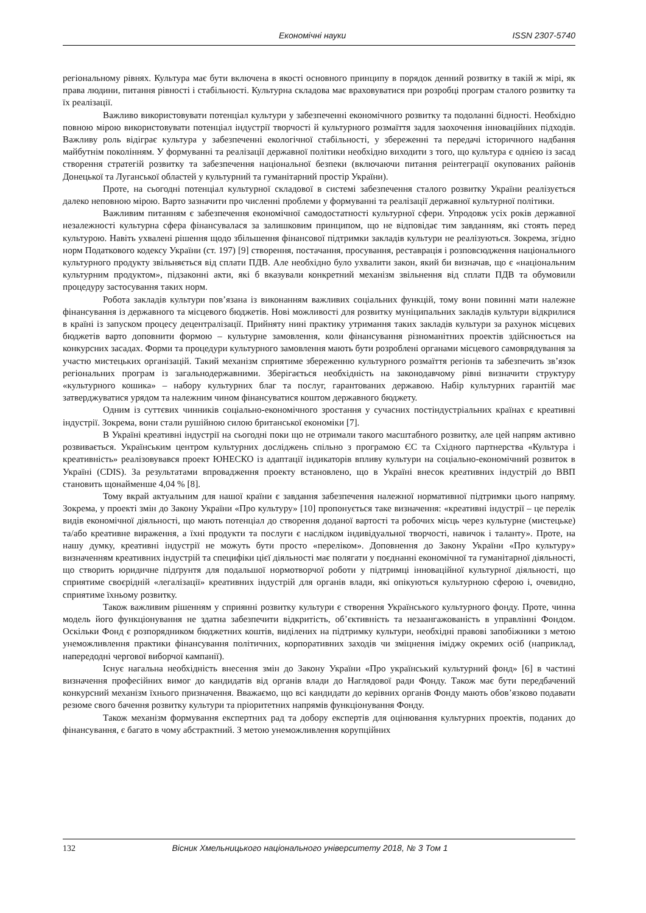Економічні науки ISSN 2307-5740
регіональному рівнях. Культура має бути включена в якості основного принципу в порядок денний розвитку в такій ж мірі, як права людини, питання рівності і стабільності. Культурна складова має враховуватися при розробці програм сталого розвитку та їх реалізації.
Важливо використовувати потенціал культури у забезпеченні економічного розвитку та подоланні бідності. Необхідно повною мірою використовувати потенціал індустрії творчості й культурного розмаїття задля заохочення інноваційних підходів. Важливу роль відіграє культура у забезпеченні екологічної стабільності, у збереженні та передачі історичного надбання майбутнім поколінням. У формуванні та реалізації державної політики необхідно виходити з того, що культура є однією із засад створення стратегій розвитку та забезпечення національної безпеки (включаючи питання реінтеграції окупованих районів Донецької та Луганської областей у культурний та гуманітарний простір України).
Проте, на сьогодні потенціал культурної складової в системі забезпечення сталого розвитку України реалізується далеко неповною мірою. Варто зазначити про численні проблеми у формуванні та реалізації державної культурної політики.
Важливим питанням є забезпечення економічної самодостатності культурної сфери. Упродовж усіх років державної незалежності культурна сфера фінансувалася за залишковим принципом, що не відповідає тим завданням, які стоять перед культурою. Навіть ухвалені рішення щодо збільшення фінансової підтримки закладів культури не реалізуються. Зокрема, згідно норм Податкового кодексу України (ст. 197) [9] створення, постачання, просування, реставрація і розповсюдження національного культурного продукту звільняється від сплати ПДВ. Але необхідно було ухвалити закон, який би визначав, що є «національним культурним продуктом», підзаконні акти, які б вказували конкретний механізм звільнення від сплати ПДВ та обумовили процедуру застосування таких норм.
Робота закладів культури пов’язана із виконанням важливих соціальних функцій, тому вони повинні мати належне фінансування із державного та місцевого бюджетів. Нові можливості для розвитку муніципальних закладів культури відкрилися в країні із запуском процесу децентралізації. Прийняту нині практику утримання таких закладів культури за рахунок місцевих бюджетів варто доповнити формою – культурне замовлення, коли фінансування різноманітних проектів здійснюється на конкурсних засадах. Форми та процедури культурного замовлення мають бути розроблені органами місцевого самоврядування за участю мистецьких організацій. Такий механізм сприятиме збереженню культурного розмаїття регіонів та забезпечить зв’язок регіональних програм із загальнодержавними. Зберігається необхідність на законодавчому рівні визначити структуру «культурного кошика» – набору культурних благ та послуг, гарантованих державою. Набір культурних гарантій має затверджуватися урядом та належним чином фінансуватися коштом державного бюджету.
Одним із суттєвих чинників соціально-економічного зростання у сучасних постіндустріальних країнах є креативні індустрії. Зокрема, вони стали рушійною силою британської економіки [7].
В Україні креативні індустрії на сьогодні поки що не отримали такого масштабного розвитку, але цей напрям активно розвивається. Українським центром культурних досліджень спільно з програмою ЄС та Східного партнерства «Культура і креативність» реалізовувався проект ЮНЕСКО із адаптації індикаторів впливу культури на соціально-економічний розвиток в Україні (CDIS). За результатами впровадження проекту встановлено, що в Україні внесок креативних індустрій до ВВП становить щонайменше 4,04 % [8].
Тому вкрай актуальним для нашої країни є завдання забезпечення належної нормативної підтримки цього напряму. Зокрема, у проекті змін до Закону України «Про культуру» [10] пропонується таке визначення: «креативні індустрії – це перелік видів економічної діяльності, що мають потенціал до створення доданої вартості та робочих місць через культурне (мистецьке) та/або креативне вираження, а їхні продукти та послуги є наслідком індивідуальної творчості, навичок і таланту». Проте, на нашу думку, креативні індустрії не можуть бути просто «переліком». Доповнення до Закону України «Про культуру» визначенням креативних індустрій та специфіки цієї діяльності має полягати у поєднанні економічної та гуманітарної діяльності, що створить юридичне підґрунтя для подальшої нормотворчої роботи у підтримці інноваційної культурної діяльності, що сприятиме своєрідній «легалізації» креативних індустрій для органів влади, які опікуються культурною сферою і, очевидно, сприятиме їхньому розвитку.
Також важливим рішенням у сприянні розвитку культури є створення Українського культурного фонду. Проте, чинна модель його функціонування не здатна забезпечити відкритість, об’єктивність та незаангажованість в управлінні Фондом. Оскільки Фонд є розпорядником бюджетних коштів, виділених на підтримку культури, необхідні правові запобіжники з метою унеможливлення практики фінансування політичних, корпоративних заходів чи зміцнення іміджу окремих осіб (наприклад, напередодні чергової виборчої кампанії).
Існує нагальна необхідність внесення змін до Закону України «Про український культурний фонд» [6] в частині визначення професійних вимог до кандидатів від органів влади до Наглядової ради Фонду. Також має бути передбачений конкурсний механізм їхнього призначення. Вважаємо, що всі кандидати до керівних органів Фонду мають обов’язково подавати резюме свого бачення розвитку культури та пріоритетних напрямів функціонування Фонду.
Також механізм формування експертних рад та добору експертів для оцінювання культурних проектів, поданих до фінансування, є багато в чому абстрактний. З метою унеможливлення корупційних
132 Вісник Хмельницького національного університету 2018, № 3 Том 1